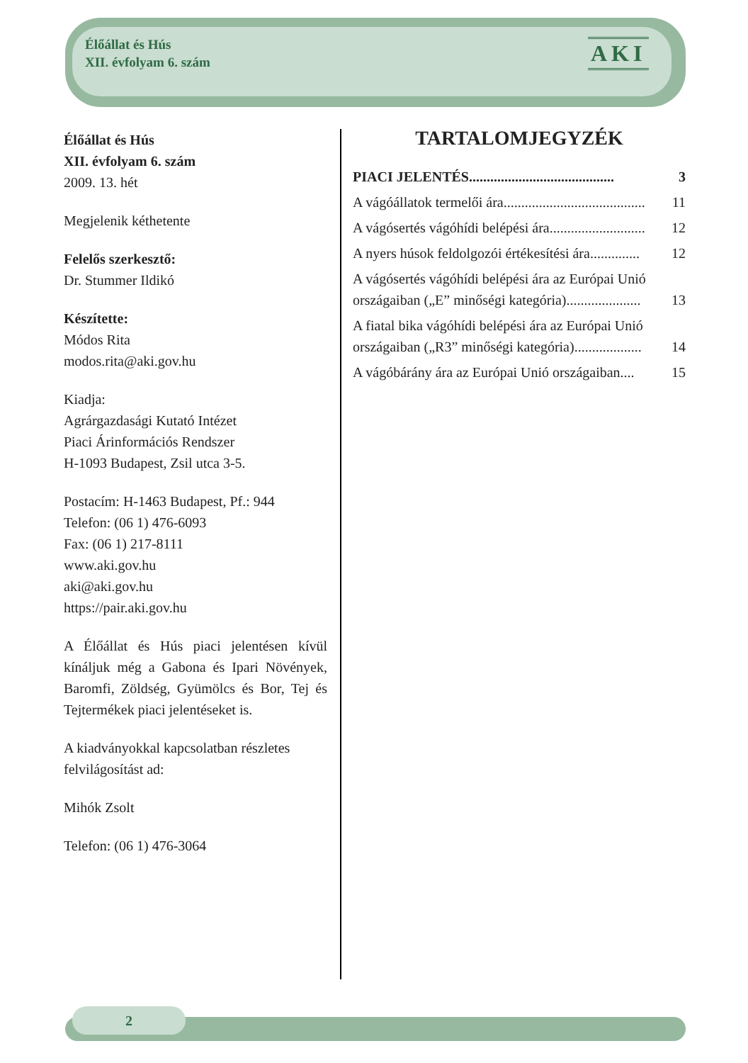Élőállat és Hús
XII. évfolyam 6. szám
AKI
Élőállat és Hús
XII. évfolyam 6. szám
2009. 13. hét
Megjelenik kéthetente
Felelős szerkesztő:
Dr. Stummer Ildikó
Készítette:
Módos Rita
modos.rita@aki.gov.hu
Kiadja:
Agrárgazdasági Kutató Intézet
Piaci Árinformációs Rendszer
H-1093 Budapest, Zsil utca 3-5.
Postacím: H-1463 Budapest, Pf.: 944
Telefon: (06 1) 476-6093
Fax: (06 1) 217-8111
www.aki.gov.hu
aki@aki.gov.hu
https://pair.aki.gov.hu
A Élőállat és Hús piaci jelentésen kívül kínáljuk még a Gabona és Ipari Növények, Baromfi, Zöldség, Gyümölcs és Bor, Tej és Tejtermékek piaci jelentéseket is.
A kiadványokkal kapcsolatban részletes felvilágosítást ad:
Mihók Zsolt
Telefon: (06 1) 476-3064
TARTALOMJEGYZÉK
PIACI JELENTÉS......................................... 3
A vágóállatok termelői ára........................................ 11
A vágósertés vágóhídi belépési ára........................... 12
A nyers húsok feldolgozói értékesítési ára.............. 12
A vágósertés vágóhídi belépési ára az Európai Unió országaiban („E” minőségi kategória)..................... 13
A fiatal bika vágóhídi belépési ára az Európai Unió országaiban („R3” minőségi kategória)................... 14
A vágóbárány ára az Európai Unió országaiban.... 15
2